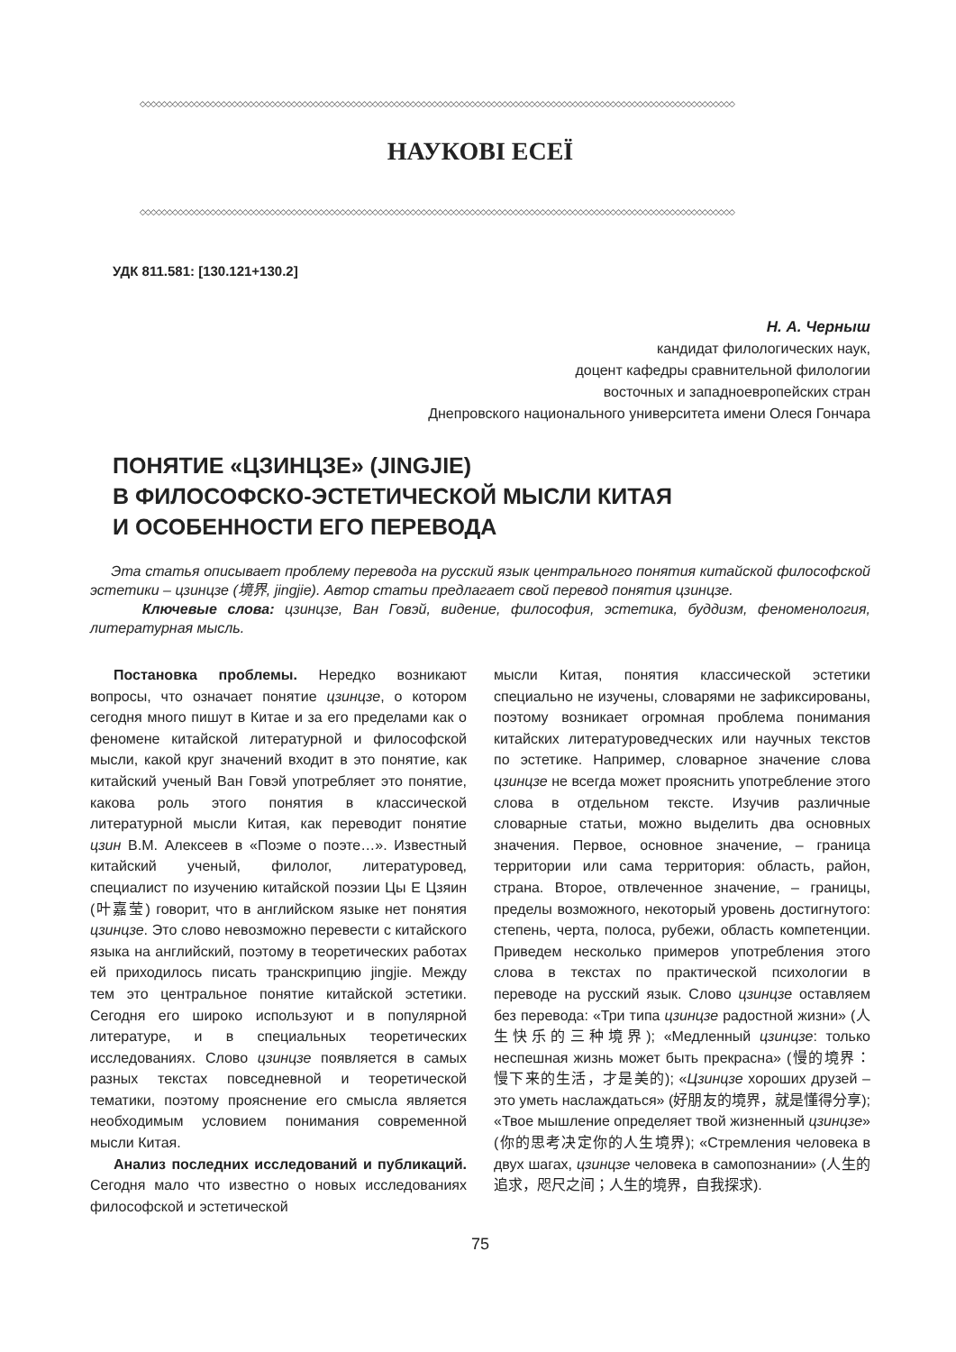◇◇◇◇◇◇◇◇◇◇◇◇◇◇◇◇◇◇◇◇◇◇◇◇◇◇◇◇◇◇◇◇◇◇◇◇◇◇◇◇◇◇◇◇◇◇◇◇◇◇◇◇◇◇◇◇◇◇◇◇◇◇◇◇◇◇◇◇◇◇◇◇◇◇◇◇◇◇◇◇◇◇◇◇◇◇◇◇◇◇◇◇◇◇◇◇◇◇◇◇◇◇◇◇◇◇◇◇◇◇
НАУКОВІ ЕСЕЇ
◇◇◇◇◇◇◇◇◇◇◇◇◇◇◇◇◇◇◇◇◇◇◇◇◇◇◇◇◇◇◇◇◇◇◇◇◇◇◇◇◇◇◇◇◇◇◇◇◇◇◇◇◇◇◇◇◇◇◇◇◇◇◇◇◇◇◇◇◇◇◇◇◇◇◇◇◇◇◇◇◇◇◇◇◇◇◇◇◇◇◇◇◇◇◇◇◇◇◇◇◇◇◇◇◇◇◇◇◇◇
УДК 811.581: [130.121+130.2]
Н. А. Черныш
кандидат филологических наук,
доцент кафедры сравнительной филологии
восточных и западноевропейских стран
Днепровского национального университета имени Олеся Гончара
ПОНЯТИЕ «ЦЗИНЦЗЕ» (JINGJIE)
В ФИЛОСОФСКО-ЭСТЕТИЧЕСКОЙ МЫСЛИ КИТАЯ
И ОСОБЕННОСТИ ЕГО ПЕРЕВОДА
Эта статья описывает проблему перевода на русский язык центрального понятия китайской философской эстетики – цзинцзе (境界, jingjie). Автор статьи предлагает свой перевод понятия цзинцзе.
Ключевые слова: цзинцзе, Ван Говэй, видение, философия, эстетика, буддизм, феноменология, литературная мысль.
Постановка проблемы. Нередко возникают вопросы, что означает понятие цзинцзе, о котором сегодня много пишут в Китае и за его пределами как о феномене китайской литературной и философской мысли, какой круг значений входит в это понятие, как китайский ученый Ван Говэй употребляет это понятие, какова роль этого понятия в классической литературной мысли Китая, как переводит понятие цзин В.М. Алексеев в «Поэме о поэте…». Известный китайский ученый, филолог, литературовед, специалист по изучению китайской поэзии Цы Е Цзяин (叶嘉莹) говорит, что в английском языке нет понятия цзинцзе. Это слово невозможно перевести с китайского языка на английский, поэтому в теоретических работах ей приходилось писать транскрипцию jingjie. Между тем это центральное понятие китайской эстетики. Сегодня его широко используют и в популярной литературе, и в специальных теоретических исследованиях. Слово цзинцзе появляется в самых разных текстах повседневной и теоретической тематики, поэтому прояснение его смысла является необходимым условием понимания современной мысли Китая.
Анализ последних исследований и публикаций. Сегодня мало что известно о новых исследованиях философской и эстетической
мысли Китая, понятия классической эстетики специально не изучены, словарями не зафиксированы, поэтому возникает огромная проблема понимания китайских литературоведческих или научных текстов по эстетике. Например, словарное значение слова цзинцзе не всегда может прояснить употребление этого слова в отдельном тексте. Изучив различные словарные статьи, можно выделить два основных значения. Первое, основное значение, – граница территории или сама территория: область, район, страна. Второе, отвлеченное значение, – границы, пределы возможного, некоторый уровень достигнутого: степень, черта, полоса, рубежи, область компетенции. Приведем несколько примеров употребления этого слова в текстах по практической психологии в переводе на русский язык. Слово цзинцзе оставляем без перевода: «Три типа цзинцзе радостной жизни» (人生快乐的三种境界); «Медленный цзинцзе: только неспешная жизнь может быть прекрасна» (慢的境界：慢下来的生活，才是美的); «Цзинцзе хороших друзей – это уметь наслаждаться» (好朋友的境界，就是懂得分享); «Твое мышление определяет твой жизненный цзинцзе» (你的思考决定你的人生境界); «Стремления человека в двух шагах, цзинцзе человека в самопознании» (人生的追求，咫尺之间；人生的境界，自我探求).
75